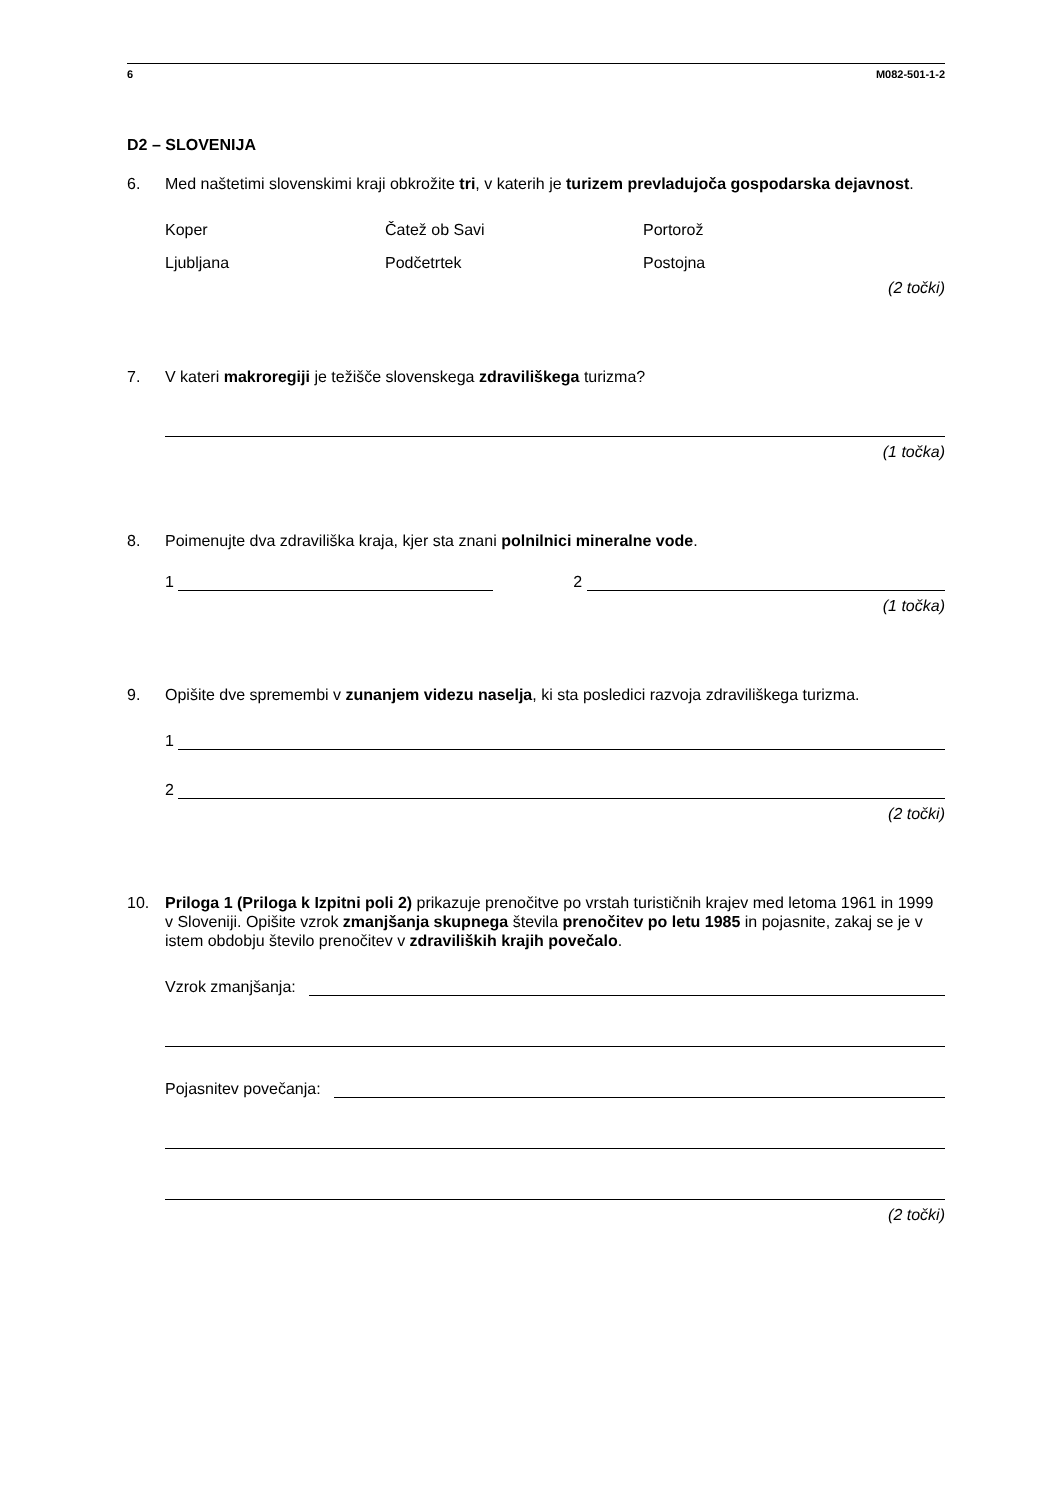6 M082-501-1-2
D2 – SLOVENIJA
6. Med naštetimi slovenskimi kraji obkrožite tri, v katerih je turizem prevladujoča gospodarska dejavnost.
Koper
Ljubljana
Čatež ob Savi
Podčetrtek
Portorož
Postojna
(2 točki)
7. V kateri makroregiji je težišče slovenskega zdraviliškega turizma?
(1 točka)
8. Poimenujte dva zdraviliška kraja, kjer sta znani polnilnici mineralne vode.
1
2
(1 točka)
9. Opišite dve spremembi v zunanjem videzu naselja, ki sta posledici razvoja zdraviliškega turizma.
1
2
(2 točki)
10. Priloga 1 (Priloga k Izpitni poli 2) prikazuje prenočitve po vrstah turističnih krajev med letoma 1961 in 1999 v Sloveniji. Opišite vzrok zmanjšanja skupnega števila prenočitev po letu 1985 in pojasnite, zakaj se je v istem obdobju število prenočitev v zdraviliških krajih povečalo.
Vzrok zmanjšanja:
Pojasnitev povečanja:
(2 točki)